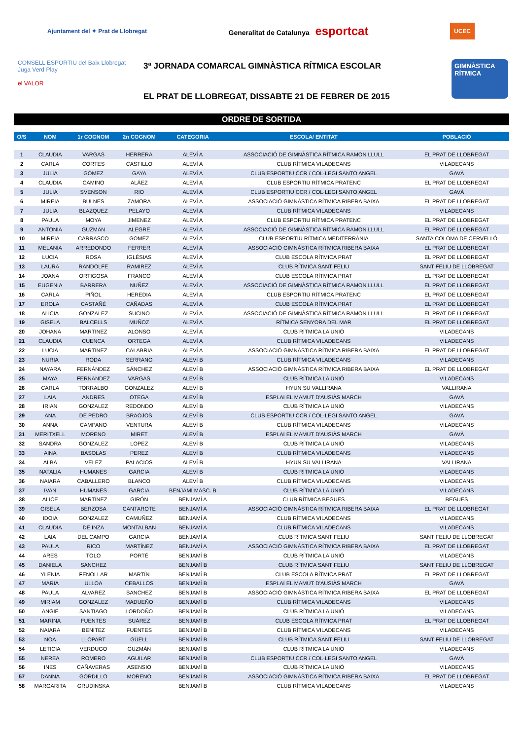Ajuntament del ✦ Prat de Llobregat Generalitat de Catalunya esportcat UCEC
CONSELL ESPORTIU del Baix Llobregat Juga Verd Play
el VALOR
3ª JORNADA COMARCAL GIMNÀSTICA RÍTMICA ESCOLAR
EL PRAT DE LLOBREGAT, DISSABTE 21 DE FEBRER DE 2015
GIMNÀSTICA RÍTMICA
ORDRE DE SORTIDA
| O/S | NOM | 1r COGNOM | 2n COGNOM | CATEGORIA | ESCOLA/ ENTITAT | POBLACIÓ |
| --- | --- | --- | --- | --- | --- | --- |
| 1 | CLAUDIA | VARGAS | HERRERA | ALEVÍ A | ASSOCIACIÓ DE GIMNÀSTICA RÍTMICA RAMON LLULL | EL PRAT DE LLOBREGAT |
| 2 | CARLA | CORTES | CASTILLO | ALEVÍ A | CLUB RÍTMICA VILADECANS | VILADECANS |
| 3 | JULIA | GÓMEZ | GAYA | ALEVÍ A | CLUB ESPORTIU CCR / COL·LEGI SANTO ANGEL | GAVÀ |
| 4 | CLAUDIA | CAMINO | ALÁEZ | ALEVÍ A | CLUB ESPORTIU RÍTMICA PRATENC | EL PRAT DE LLOBREGAT |
| 5 | JULIA | SVENSON | RIO | ALEVÍ A | CLUB ESPORTIU CCR / COL·LEGI SANTO ANGEL | GAVÀ |
| 6 | MIREIA | BULNES | ZAMORA | ALEVÍ A | ASSOCIACIÓ GIMNÀSTICA RÍTMICA RIBERA BAIXA | EL PRAT DE LLOBREGAT |
| 7 | JULIA | BLAZQUEZ | PELAYO | ALEVÍ A | CLUB RÍTMICA VILADECANS | VILADECANS |
| 8 | PAULA | MOYA | JIMENEZ | ALEVÍ A | CLUB ESPORTIU RÍTMICA PRATENC | EL PRAT DE LLOBREGAT |
| 9 | ANTONIA | GUZMAN | ALEGRE | ALEVÍ A | ASSOCIACIÓ DE GIMNÀSTICA RÍTMICA RAMON LLULL | EL PRAT DE LLOBREGAT |
| 10 | MIREIA | CARRASCO | GOMEZ | ALEVÍ A | CLUB ESPORTIU RÍTMICA MEDITERRÀNIA | SANTA COLOMA DE CERVELLÓ |
| 11 | MELANIA | ARREDONDO | FERRER | ALEVÍ A | ASSOCIACIÓ GIMNÀSTICA RÍTMICA RIBERA BAIXA | EL PRAT DE LLOBREGAT |
| 12 | LUCIA | ROSA | IGLÉSIAS | ALEVÍ A | CLUB ESCOLA RÍTMICA PRAT | EL PRAT DE LLOBREGAT |
| 13 | LAURA | RANDOLFE | RAMIREZ | ALEVÍ A | CLUB RÍTMICA SANT FELIU | SANT FELIU DE LLOBREGAT |
| 14 | JOANA | ORTIGOSA | FRANCO | ALEVÍ A | CLUB ESCOLA RÍTMICA PRAT | EL PRAT DE LLOBREGAT |
| 15 | EUGENIA | BARRERA | NUÑEZ | ALEVÍ A | ASSOCIACIÓ DE GIMNÀSTICA RÍTMICA RAMON LLULL | EL PRAT DE LLOBREGAT |
| 16 | CARLA | PIÑOL | HEREDIA | ALEVÍ A | CLUB ESPORTIU RÍTMICA PRATENC | EL PRAT DE LLOBREGAT |
| 17 | EROLA | CASTAÑÉ | CAÑADAS | ALEVÍ A | CLUB ESCOLA RÍTMICA PRAT | EL PRAT DE LLOBREGAT |
| 18 | ALICIA | GONZALEZ | SUCINO | ALEVÍ A | ASSOCIACIÓ DE GIMNÀSTICA RÍTMICA RAMON LLULL | EL PRAT DE LLOBREGAT |
| 19 | GISELA | BALCELLS | MUÑOZ | ALEVÍ A | RÍTMICA SENYORA DEL MAR | EL PRAT DE LLOBREGAT |
| 20 | JOHANA | MARTINEZ | ALONSO | ALEVÍ A | CLUB RÍTMICA LA UNIÓ | VILADECANS |
| 21 | CLAUDIA | CUENCA | ORTEGA | ALEVÍ A | CLUB RÍTMICA VILADECANS | VILADECANS |
| 22 | LUCIA | MARTÍNEZ | CALABRIA | ALEVÍ A | ASSOCIACIÓ GIMNÀSTICA RÍTMICA RIBERA BAIXA | EL PRAT DE LLOBREGAT |
| 23 | NURIA | RODA | SERRANO | ALEVÍ B | CLUB RÍTMICA VILADECANS | VILADECANS |
| 24 | NAYARA | FERNÁNDEZ | SÁNCHEZ | ALEVÍ B | ASSOCIACIÓ GIMNÀSTICA RÍTMICA RIBERA BAIXA | EL PRAT DE LLOBREGAT |
| 25 | MAYA | FERNANDEZ | VARGAS | ALEVÍ B | CLUB RÍTMICA LA UNIÓ | VILADECANS |
| 26 | CARLA | TORRALBO | GONZALEZ | ALEVÍ B | HYUN SU VALLIRANA | VALLIRANA |
| 27 | LAIA | ANDRES | OTEGA | ALEVÍ B | ESPLAI EL MAMUT D'AUSIÀS MARCH | GAVÀ |
| 28 | IRIAN | GONZALEZ | REDONDO | ALEVÍ B | CLUB RÍTMICA LA UNIÓ | VILADECANS |
| 29 | ANA | DE PEDRO | BRAOJOS | ALEVÍ B | CLUB ESPORTIU CCR / COL·LEGI SANTO ANGEL | GAVÀ |
| 30 | ANNA | CAMPANO | VENTURA | ALEVÍ B | CLUB RÍTMICA VILADECANS | VILADECANS |
| 31 | MERITXELL | MORENO | MIRET | ALEVÍ B | ESPLAI EL MAMUT D'AUSIÀS MARCH | GAVÀ |
| 32 | SANDRA | GONZALEZ | LOPEZ | ALEVÍ B | CLUB RÍTMICA LA UNIÓ | VILADECANS |
| 33 | AINA | BASOLAS | PEREZ | ALEVÍ B | CLUB RÍTMICA VILADECANS | VILADECANS |
| 34 | ALBA | VELEZ | PALACIOS | ALEVÍ B | HYUN SU VALLIRANA | VALLIRANA |
| 35 | NATALIA | HUMANES | GARCIA | ALEVÍ B | CLUB RÍTMICA LA UNIÓ | VILADECANS |
| 36 | NAIARA | CABALLERO | BLANCO | ALEVÍ B | CLUB RÍTMICA VILADECANS | VILADECANS |
| 37 | IVAN | HUMANES | GARCIA | BENJAMÍ MASC. B | CLUB RÍTMICA LA UNIÓ | VILADECANS |
| 38 | ALICE | MARTÍNEZ | GIRÓN | BENJAMÍ A | CLUB RÍTMICA BEGUES | BEGUES |
| 39 | GISELA | BERZOSA | CANTAROTE | BENJAMÍ A | ASSOCIACIÓ GIMNÀSTICA RÍTMICA RIBERA BAIXA | EL PRAT DE LLOBREGAT |
| 40 | IDOIA | GONZALEZ | CAMUÑEZ | BENJAMÍ A | CLUB RÍTMICA VILADECANS | VILADECANS |
| 41 | CLAUDIA | DE INZA | MONTALBAN | BENJAMÍ A | CLUB RÍTMICA VILADECANS | VILADECANS |
| 42 | LAIA | DEL CAMPO | GARCIA | BENJAMÍ A | CLUB RÍTMICA SANT FELIU | SANT FELIU DE LLOBREGAT |
| 43 | PAULA | RICO | MARTÍNEZ | BENJAMÍ A | ASSOCIACIÓ GIMNÀSTICA RÍTMICA RIBERA BAIXA | EL PRAT DE LLOBREGAT |
| 44 | ARES | TOLO | PORTÉ | BENJAMÍ B | CLUB RÍTMICA LA UNIÓ | VILADECANS |
| 45 | DANIELA | SANCHEZ | | BENJAMÍ B | CLUB RÍTMICA SANT FELIU | SANT FELIU DE LLOBREGAT |
| 46 | YLENIA | FENOLLAR | MARTÍN | BENJAMÍ B | CLUB ESCOLA RÍTMICA PRAT | EL PRAT DE LLOBREGAT |
| 47 | MARIA | ULLOA | CEBALLOS | BENJAMÍ B | ESPLAI EL MAMUT D'AUSIÀS MARCH | GAVÀ |
| 48 | PAULA | ALVAREZ | SANCHEZ | BENJAMÍ B | ASSOCIACIÓ GIMNÀSTICA RÍTMICA RIBERA BAIXA | EL PRAT DE LLOBREGAT |
| 49 | MIRIAM | GONZALEZ | MADUEÑO | BENJAMÍ B | CLUB RÍTMICA VILADECANS | VILADECANS |
| 50 | ANGIE | SANTIAGO | LORDOÑO | BENJAMÍ B | CLUB RÍTMICA LA UNIÓ | VILADECANS |
| 51 | MARINA | FUENTES | SUÁREZ | BENJAMÍ B | CLUB ESCOLA RÍTMICA PRAT | EL PRAT DE LLOBREGAT |
| 52 | NAIARA | BENITEZ | FUENTES | BENJAMÍ B | CLUB RÍTMICA VILADECANS | VILADECANS |
| 53 | NOA | LLOPART | GÜELL | BENJAMÍ B | CLUB RÍTMICA SANT FELIU | SANT FELIU DE LLOBREGAT |
| 54 | LETICIA | VERDUGO | GUZMÁN | BENJAMÍ B | CLUB RÍTMICA LA UNIÓ | VILADECANS |
| 55 | NEREA | ROMERO | AGUILAR | BENJAMÍ B | CLUB ESPORTIU CCR / COL·LEGI SANTO ANGEL | GAVÀ |
| 56 | INES | CAÑAVERAS | ASENSIO | BENJAMÍ B | CLUB RÍTMICA LA UNIÓ | VILADECANS |
| 57 | DANNA | GORDILLO | MORENO | BENJAMÍ B | ASSOCIACIÓ GIMNÀSTICA RÍTMICA RIBERA BAIXA | EL PRAT DE LLOBREGAT |
| 58 | MARGARITA | GRUDINSKA | | BENJAMÍ B | CLUB RÍTMICA VILADECANS | VILADECANS |